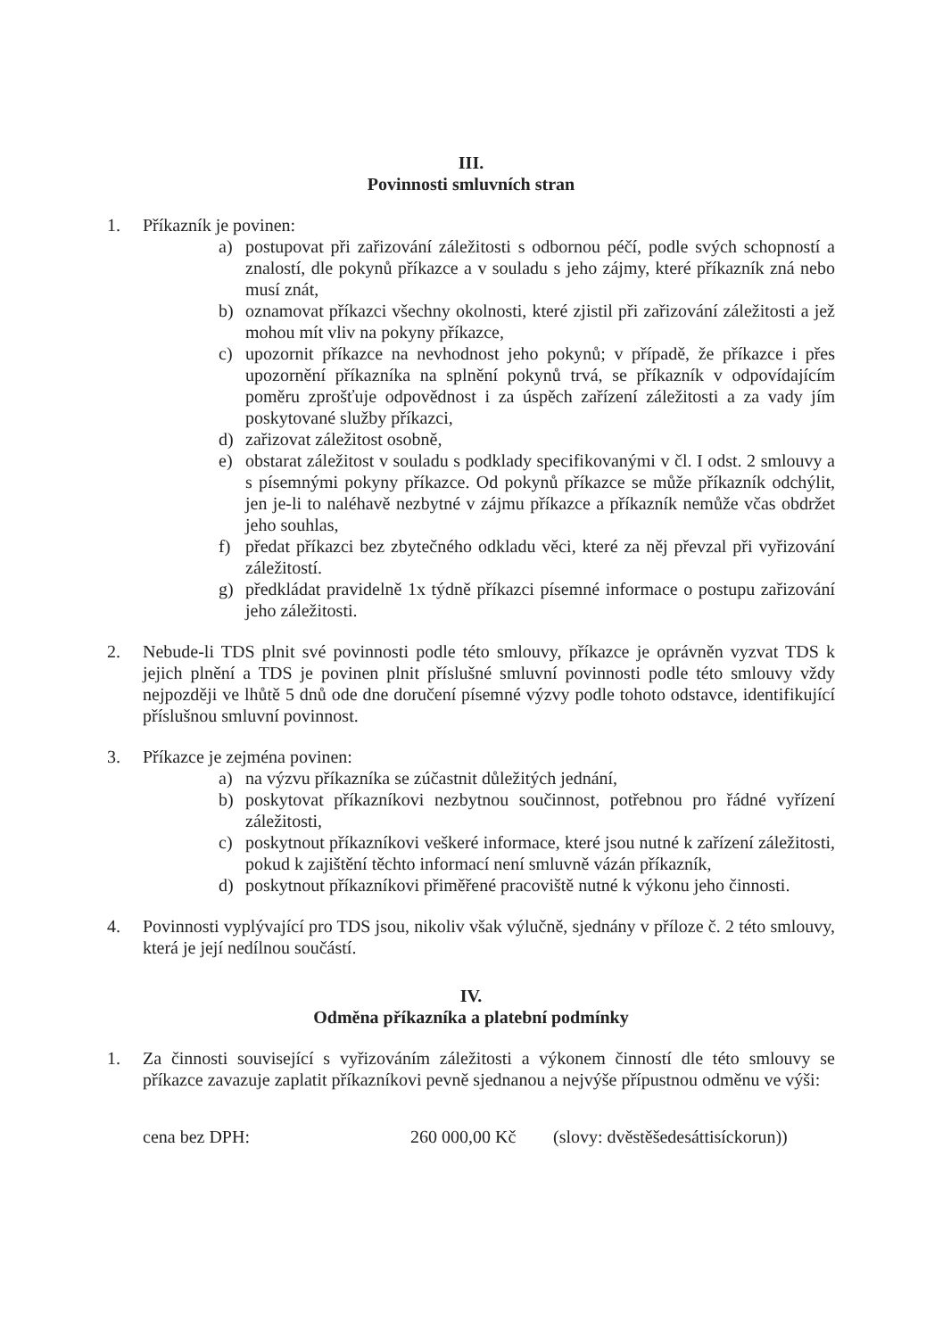III.
Povinnosti smluvních stran
1. Příkazník je povinen:
a) postupovat při zařizování záležitosti s odbornou péčí, podle svých schopností a znalostí, dle pokynů příkazce a v souladu s jeho zájmy, které příkazník zná nebo musí znát,
b) oznamovat příkazci všechny okolnosti, které zjistil při zařizování záležitosti a jež mohou mít vliv na pokyny příkazce,
c) upozornit příkazce na nevhodnost jeho pokynů; v případě, že příkazce i přes upozornění příkazníka na splnění pokynů trvá, se příkazník v odpovídajícím poměru zprošťuje odpovědnost i za úspěch zařízení záležitosti a za vady jím poskytované služby příkazci,
d) zařizovat záležitost osobně,
e) obstarat záležitost v souladu s podklady specifikovanými v čl. I odst. 2 smlouvy a s písemnými pokyny příkazce. Od pokynů příkazce se může příkazník odchýlit, jen je-li to naléhavě nezbytné v zájmu příkazce a příkazník nemůže včas obdržet jeho souhlas,
f) předat příkazci bez zbytečného odkladu věci, které za něj převzal při vyřizování záležitostí.
g) předkládat pravidelně 1x týdně příkazci písemné informace o postupu zařizování jeho záležitosti.
2. Nebude-li TDS plnit své povinnosti podle této smlouvy, příkazce je oprávněn vyzvat TDS k jejich plnění a TDS je povinen plnit příslušné smluvní povinnosti podle této smlouvy vždy nejpozději ve lhůtě 5 dnů ode dne doručení písemné výzvy podle tohoto odstavce, identifikující příslušnou smluvní povinnost.
3. Příkazce je zejména povinen:
a) na výzvu příkazníka se zúčastnit důležitých jednání,
b) poskytovat příkazníkovi nezbytnou součinnost, potřebnou pro řádné vyřízení záležitosti,
c) poskytnout příkazníkovi veškeré informace, které jsou nutné k zařízení záležitosti, pokud k zajištění těchto informací není smluvně vázán příkazník,
d) poskytnout příkazníkovi přiměřené pracoviště nutné k výkonu jeho činnosti.
4. Povinnosti vyplývající pro TDS jsou, nikoliv však výlučně, sjednány v příloze č. 2 této smlouvy, která je její nedílnou součástí.
IV.
Odměna příkazníka a platební podmínky
1. Za činnosti související s vyřizováním záležitosti a výkonem činností dle této smlouvy se příkazce zavazuje zaplatit příkazníkovi pevně sjednanou a nejvýše přípustnou odměnu ve výši:
cena bez DPH: 260 000,00 Kč (slovy: dvěstěšedesáttisíckorun))